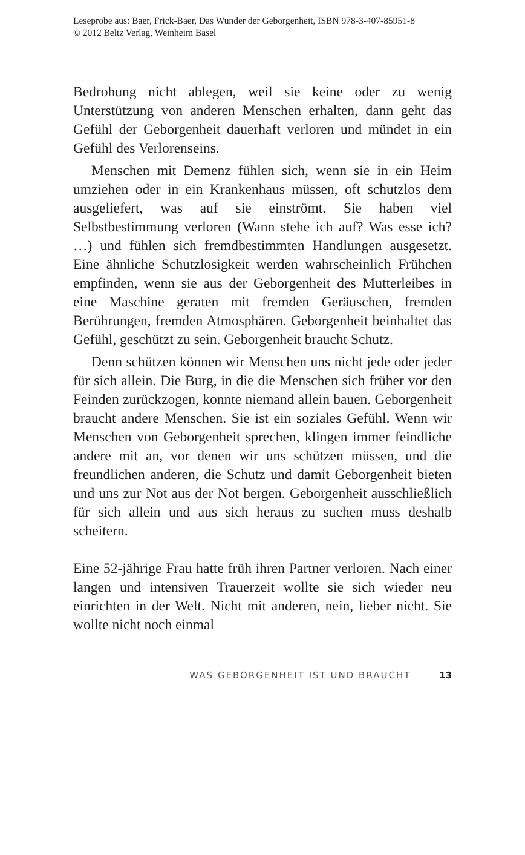Leseprobe aus: Baer, Frick-Baer, Das Wunder der Geborgenheit, ISBN 978-3-407-85951-8
© 2012 Beltz Verlag, Weinheim Basel
Bedrohung nicht ablegen, weil sie keine oder zu wenig Unterstützung von anderen Menschen erhalten, dann geht das Gefühl der Geborgenheit dauerhaft verloren und mündet in ein Gefühl des Verlorenseins.
Menschen mit Demenz fühlen sich, wenn sie in ein Heim umziehen oder in ein Krankenhaus müssen, oft schutzlos dem ausgeliefert, was auf sie einströmt. Sie haben viel Selbstbestimmung verloren (Wann stehe ich auf? Was esse ich? …) und fühlen sich fremdbestimmten Handlungen ausgesetzt. Eine ähnliche Schutzlosigkeit werden wahrscheinlich Frühchen empfinden, wenn sie aus der Geborgenheit des Mutterleibes in eine Maschine geraten mit fremden Geräuschen, fremden Berührungen, fremden Atmosphären. Geborgenheit beinhaltet das Gefühl, geschützt zu sein. Geborgenheit braucht Schutz.
Denn schützen können wir Menschen uns nicht jede oder jeder für sich allein. Die Burg, in die die Menschen sich früher vor den Feinden zurückzogen, konnte niemand allein bauen. Geborgenheit braucht andere Menschen. Sie ist ein soziales Gefühl. Wenn wir Menschen von Geborgenheit sprechen, klingen immer feindliche andere mit an, vor denen wir uns schützen müssen, und die freundlichen anderen, die Schutz und damit Geborgenheit bieten und uns zur Not aus der Not bergen. Geborgenheit ausschließlich für sich allein und aus sich heraus zu suchen muss deshalb scheitern.
Eine 52-jährige Frau hatte früh ihren Partner verloren. Nach einer langen und intensiven Trauerzeit wollte sie sich wieder neu einrichten in der Welt. Nicht mit anderen, nein, lieber nicht. Sie wollte nicht noch einmal
WAS GEBORGENHEIT IST UND BRAUCHT 13